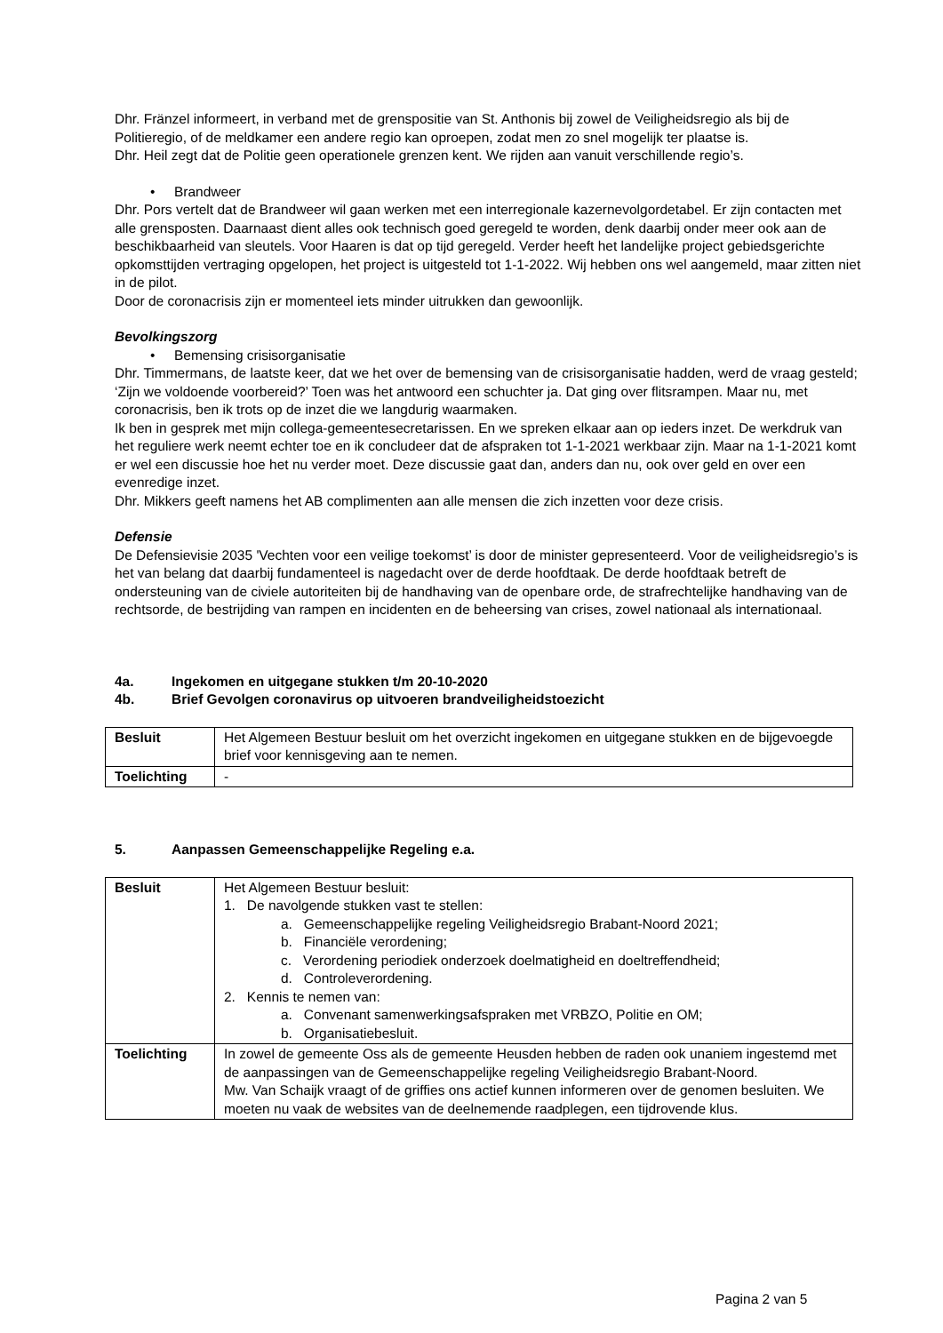Dhr. Fränzel informeert, in verband met de grenspositie van St. Anthonis bij zowel de Veiligheidsregio als bij de Politieregio, of de meldkamer een andere regio kan oproepen, zodat men zo snel mogelijk ter plaatse is.
Dhr. Heil zegt dat de Politie geen operationele grenzen kent. We rijden aan vanuit verschillende regio’s.
• Brandweer
Dhr. Pors vertelt dat de Brandweer wil gaan werken met een interregionale kazernevolgordetabel. Er zijn contacten met alle grensposten. Daarnaast dient alles ook technisch goed geregeld te worden, denk daarbij onder meer ook aan de beschikbaarheid van sleutels. Voor Haaren is dat op tijd geregeld. Verder heeft het landelijke project gebiedsgerichte opkomsttijden vertraging opgelopen, het project is uitgesteld tot 1-1-2022. Wij hebben ons wel aangemeld, maar zitten niet in de pilot.
Door de coronacrisis zijn er momenteel iets minder uitrukken dan gewoonlijk.
Bevolkingszorg
• Bemensing crisisorganisatie
Dhr. Timmermans, de laatste keer, dat we het over de bemensing van de crisisorganisatie hadden, werd de vraag gesteld; ‘Zijn we voldoende voorbereid?’ Toen was het antwoord een schuchter ja. Dat ging over flitsrampen. Maar nu, met coronacrisis, ben ik trots op de inzet die we langdurig waarmaken.
Ik ben in gesprek met mijn collega-gemeentesecretarissen. En we spreken elkaar aan op ieders inzet. De werkdruk van het reguliere werk neemt echter toe en ik concludeer dat de afspraken tot 1-1-2021 werkbaar zijn. Maar na 1-1-2021 komt er wel een discussie hoe het nu verder moet. Deze discussie gaat dan, anders dan nu, ook over geld en over een evenredige inzet.
Dhr. Mikkers geeft namens het AB complimenten aan alle mensen die zich inzetten voor deze crisis.
Defensie
De Defensievisie 2035 'Vechten voor een veilige toekomst’ is door de minister gepresenteerd. Voor de veiligheidsregio’s is het van belang dat daarbij fundamenteel is nagedacht over de derde hoofdtaak. De derde hoofdtaak betreft de ondersteuning van de civiele autoriteiten bij de handhaving van de openbare orde, de strafrechtelijke handhaving van de rechtsorde, de bestrijding van rampen en incidenten en de beheersing van crises, zowel nationaal als internationaal.
4a. Ingekomen en uitgegane stukken t/m 20-10-2020
4b. Brief Gevolgen coronavirus op uitvoeren brandveiligheidstoezicht
| Besluit | Het Algemeen Bestuur besluit om het overzicht ingekomen en uitgegane stukken en de bijgevoegde brief voor kennisgeving aan te nemen. |
| Toelichting | - |
5. Aanpassen Gemeenschappelijke Regeling e.a.
| Besluit | Het Algemeen Bestuur besluit: 1. De navolgende stukken vast te stellen: a. Gemeenschappelijke regeling Veiligheidsregio Brabant-Noord 2021; b. Financiële verordening; c. Verordening periodiek onderzoek doelmatigheid en doeltreffendheid; d. Controleverordening. 2. Kennis te nemen van: a. Convenant samenwerkingsafspraken met VRBZO, Politie en OM; b. Organisatiebesluit. |
| Toelichting | In zowel de gemeente Oss als de gemeente Heusden hebben de raden ook unaniem ingestemd met de aanpassingen van de Gemeenschappelijke regeling Veiligheidsregio Brabant-Noord. Mw. Van Schaijk vraagt of de griffies ons actief kunnen informeren over de genomen besluiten. We moeten nu vaak de websites van de deelnemende raadplegen, een tijdrovende klus. |
Pagina 2 van 5